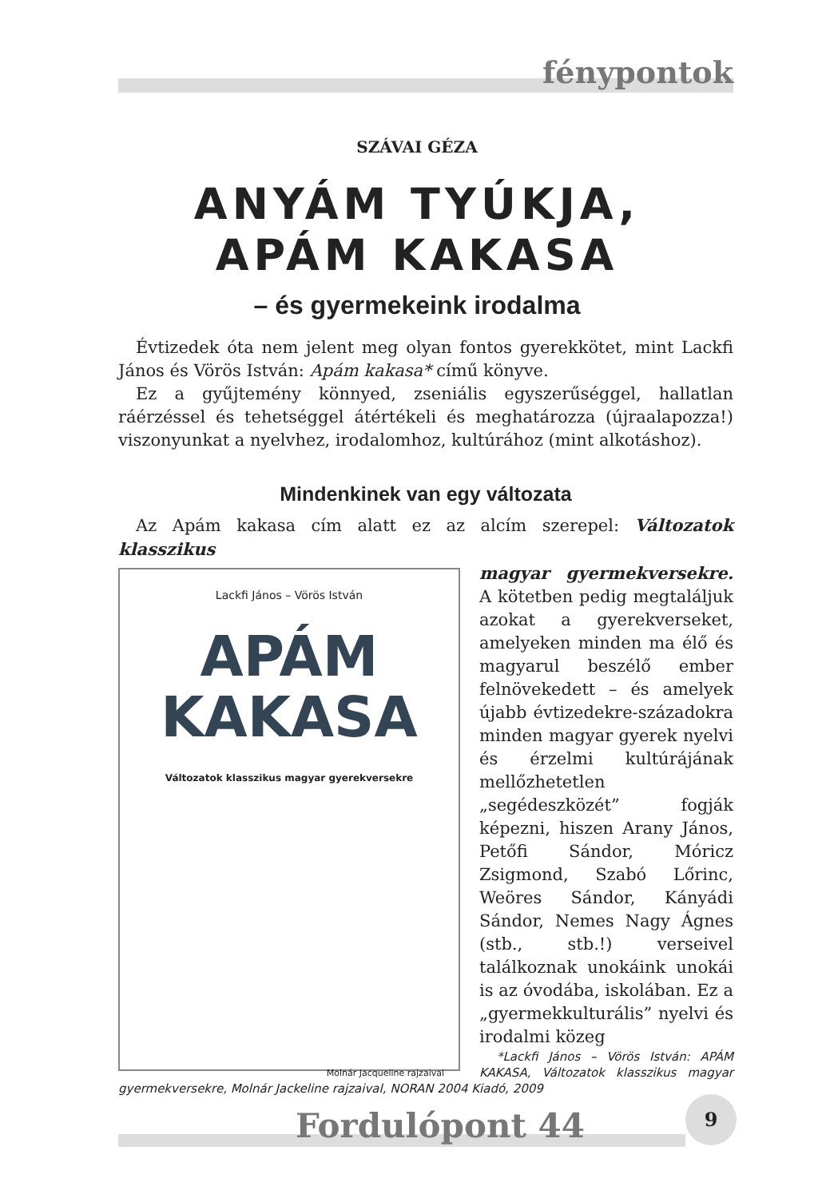fénypontok
SZÁVAI GÉZA
ANYÁM TYÚKJA,
APÁM KAKASA
– és gyermekeink irodalma
Évtizedek óta nem jelent meg olyan fontos gyerekkötet, mint Lackfi János és Vörös István: Apám kakasa* című könyve.
Ez a gyűjtemény könnyed, zseniális egyszerűséggel, hallatlan ráérzéssel és tehetséggel átértékeli és meghatározza (újraalapozza!) viszonyunkat a nyelvhez, irodalomhoz, kultúrához (mint alkotáshoz).
Mindenkinek van egy változata
Az Apám kakasa cím alatt ez az alcím szerepel: Változatok klasszikus
Lackfi János – Vörös István
APÁM
KAKASA
Változatok klasszikus magyar gyerekversekre
Molnár Jacqueline rajzaival
magyar gyermekversekre. A kötetben pedig megtaláljuk azokat a gyerekverseket, amelyeken minden ma élő és magyarul beszélő ember felnövekedett – és amelyek újabb évtizedekre-századokra minden magyar gyerek nyelvi és érzelmi kultúrájának mellőzhetetlen „segédeszközét” fogják képezni, hiszen Arany János, Petőfi Sándor, Móricz Zsigmond, Szabó Lőrinc, Weöres Sándor, Kányádi Sándor, Nemes Nagy Ágnes (stb., stb.!) verseivel találkoznak unokáink unokái is az óvodába, iskolában. Ez a „gyermekkulturális” nyelvi és irodalmi közeg
*Lackfi János – Vörös István: APÁM KAKASA, Változatok klasszikus magyar gyermekversekre, Molnár Jackeline rajzaival, NORAN 2004 Kiadó, 2009
Fordulópont 44
9